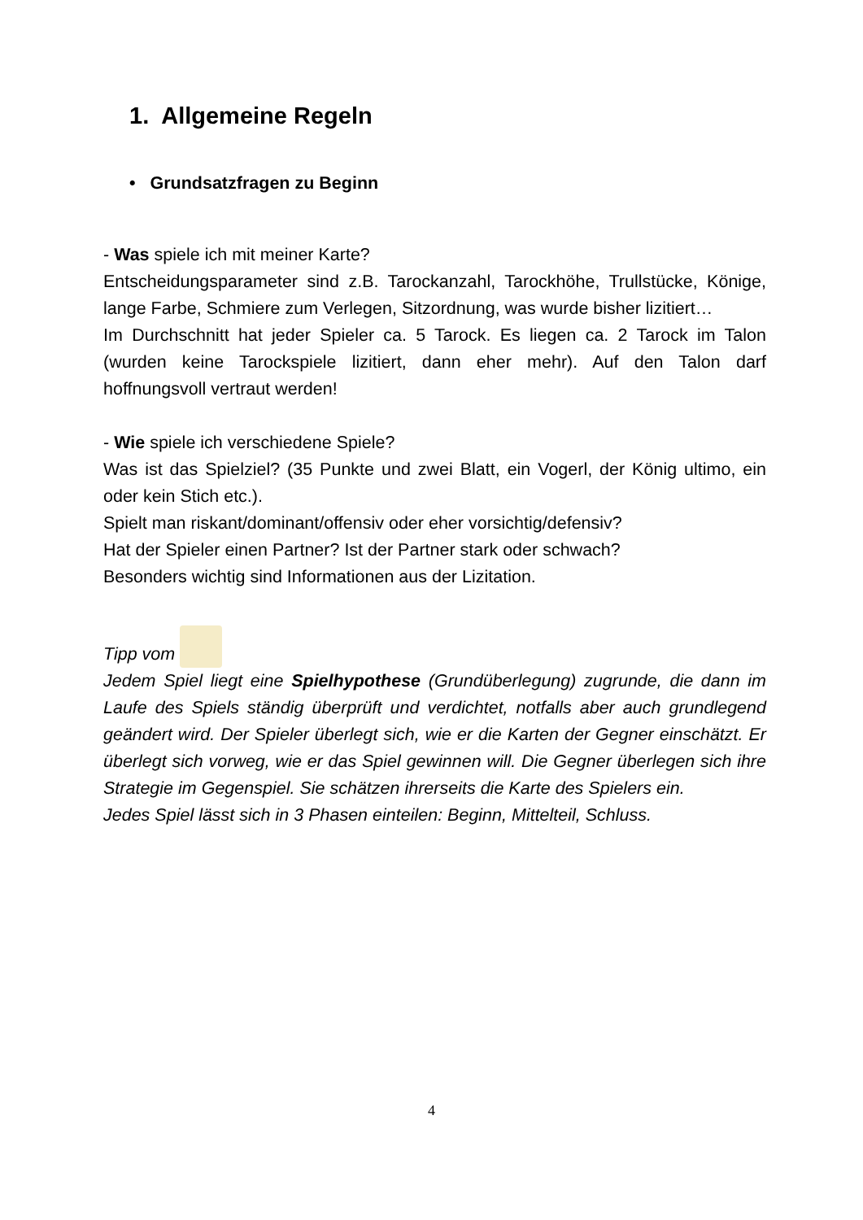1. Allgemeine Regeln
• Grundsatzfragen zu Beginn
- Was spiele ich mit meiner Karte?
Entscheidungsparameter sind z.B. Tarockanzahl, Tarockhöhe, Trullstücke, Könige, lange Farbe, Schmiere zum Verlegen, Sitzordnung, was wurde bisher lizitiert…
Im Durchschnitt hat jeder Spieler ca. 5 Tarock. Es liegen ca. 2 Tarock im Talon (wurden keine Tarockspiele lizitiert, dann eher mehr). Auf den Talon darf hoffnungsvoll vertraut werden!
- Wie spiele ich verschiedene Spiele?
Was ist das Spielziel? (35 Punkte und zwei Blatt, ein Vogerl, der König ultimo, ein oder kein Stich etc.).
Spielt man riskant/dominant/offensiv oder eher vorsichtig/defensiv?
Hat der Spieler einen Partner? Ist der Partner stark oder schwach?
Besonders wichtig sind Informationen aus der Lizitation.
Tipp vom
Jedem Spiel liegt eine Spielhypothese (Grundüberlegung) zugrunde, die dann im Laufe des Spiels ständig überprüft und verdichtet, notfalls aber auch grundlegend geändert wird. Der Spieler überlegt sich, wie er die Karten der Gegner einschätzt. Er überlegt sich vorweg, wie er das Spiel gewinnen will. Die Gegner überlegen sich ihre Strategie im Gegenspiel. Sie schätzen ihrerseits die Karte des Spielers ein.
Jedes Spiel lässt sich in 3 Phasen einteilen: Beginn, Mittelteil, Schluss.
4